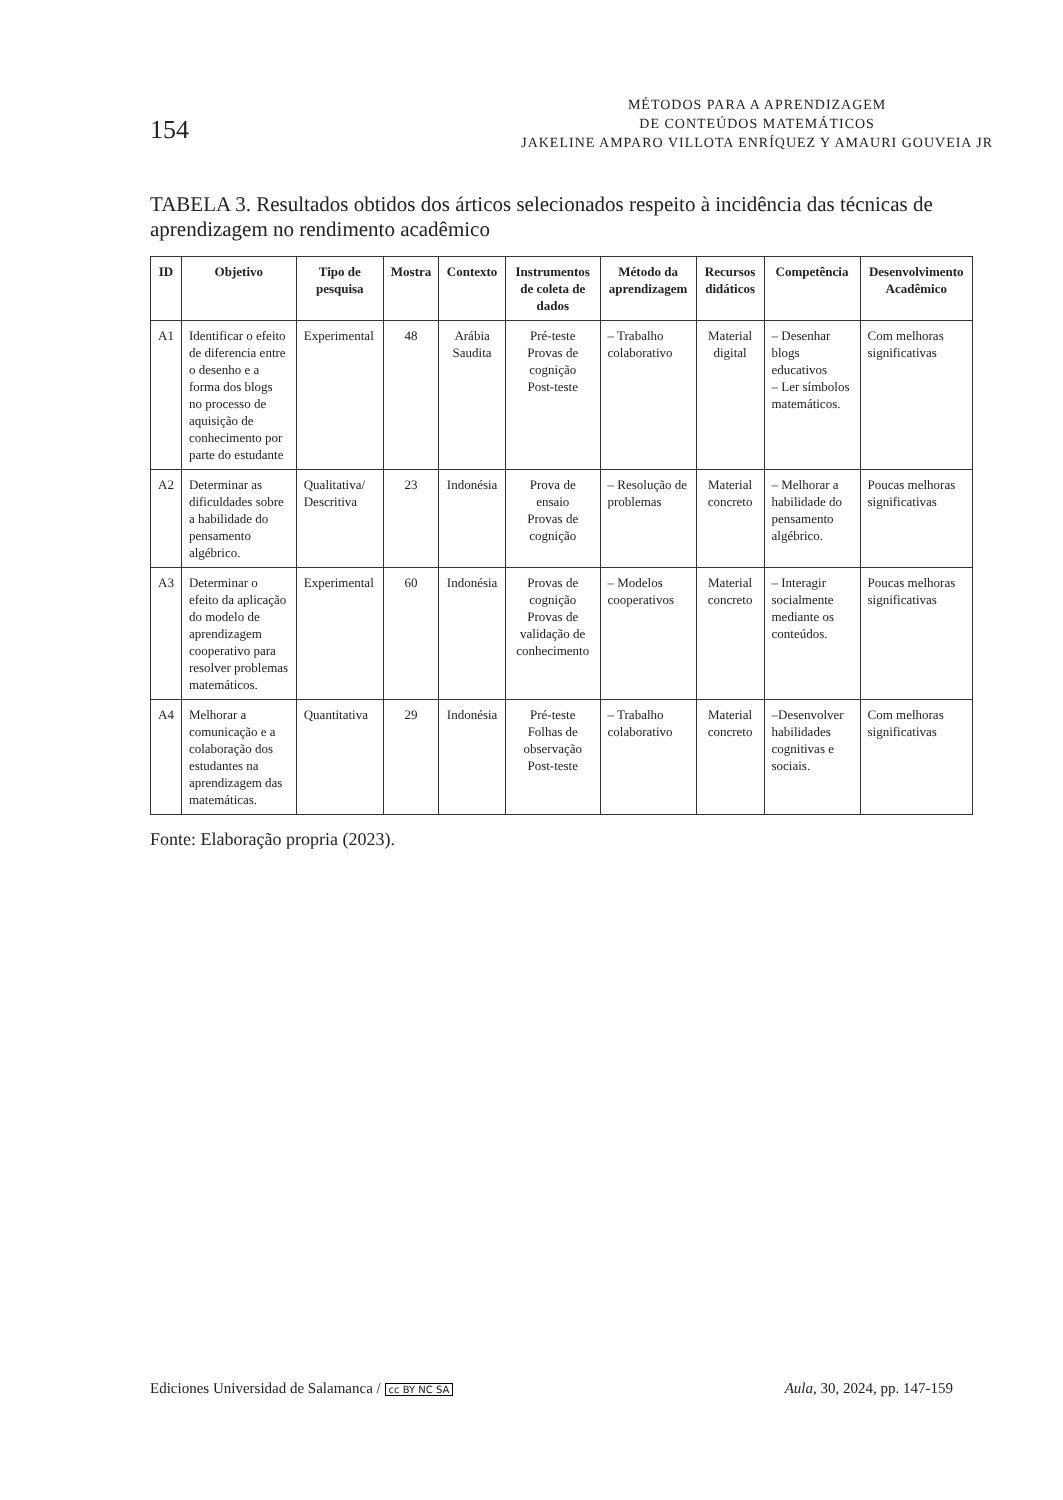154
MÉTODOS PARA A APRENDIZAGEM
DE CONTEÚDOS MATEMÁTICOS
JAKELINE AMPARO VILLOTA ENRÍQUEZ Y AMAURI GOUVEIA JR
TABELA 3. Resultados obtidos dos árticos selecionados respeito à incidência das técnicas de aprendizagem no rendimento acadêmico
| ID | Objetivo | Tipo de pesquisa | Mostra | Contexto | Instrumentos de coleta de dados | Método da aprendizagem | Recursos didáticos | Competência | Desenvolvimento Acadêmico |
| --- | --- | --- | --- | --- | --- | --- | --- | --- | --- |
| A1 | Identificar o efeito de diferencia entre o desenho e a forma dos blogs no processo de aquisição de conhecimento por parte do estudante | Experimental | 48 | Arábia Saudita | Pré-teste Provas de cognição Post-teste | – Trabalho colaborativo | Material digital | – Desenhar blogs educativos – Ler símbolos matemáticos. | Com melhoras significativas |
| A2 | Determinar as dificuldades sobre a habilidade do pensamento algébrico. | Qualitativa/ Descritiva | 23 | Indonésia | Prova de ensaio Provas de cognição | – Resolução de problemas | Material concreto | – Melhorar a habilidade do pensamento algébrico. | Poucas melhoras significativas |
| A3 | Determinar o efeito da aplicação do modelo de aprendizagem cooperativo para resolver problemas matemáticos. | Experimental | 60 | Indonésia | Provas de cognição Provas de validação de conhecimento | – Modelos cooperativos | Material concreto | – Interagir socialmente mediante os conteúdos. | Poucas melhoras significativas |
| A4 | Melhorar a comunicação e a colaboração dos estudantes na aprendizagem das matemáticas. | Quantitativa | 29 | Indonésia | Pré-teste Folhas de observação Post-teste | – Trabalho colaborativo | Material concreto | –Desenvolver habilidades cognitivas e sociais. | Com melhoras significativas |
Fonte: Elaboração propria (2023).
Ediciones Universidad de Salamanca / cc BY NC SA
Aula, 30, 2024, pp. 147-159